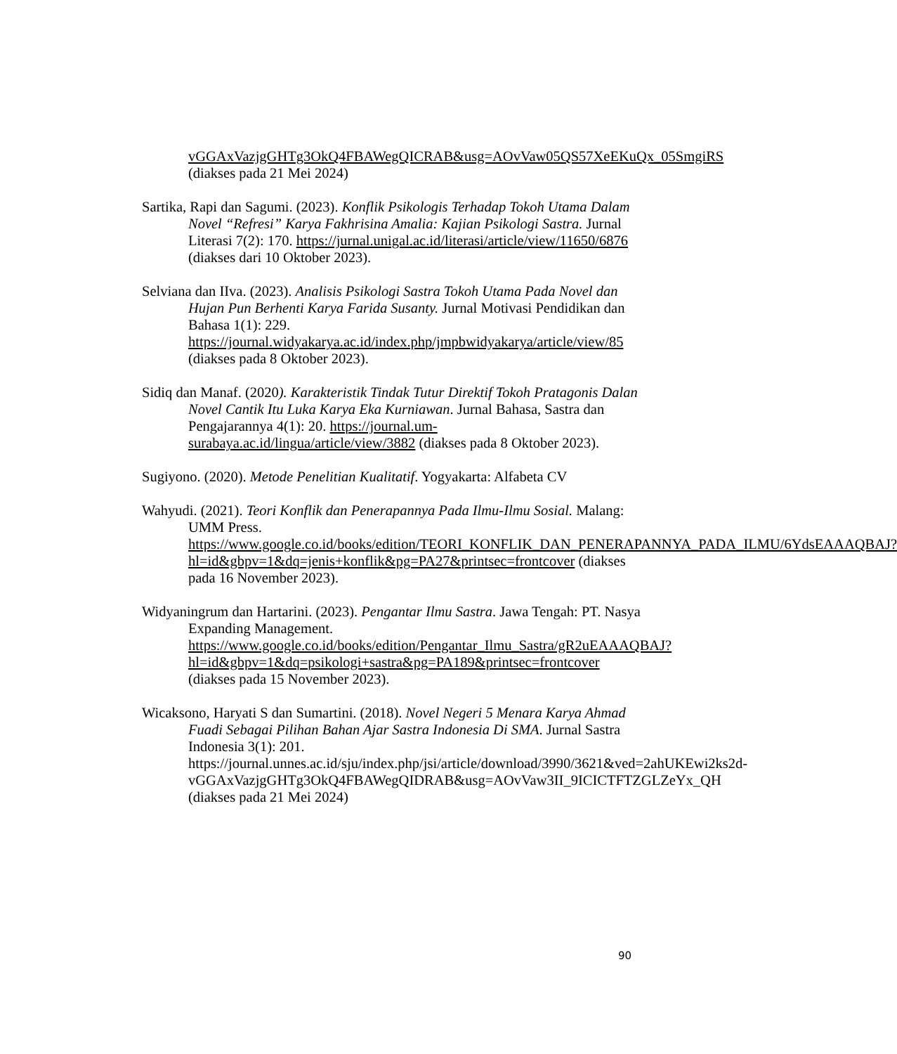vGGAxVazjgGHTg3OkQ4FBAWegQICRAB&usg=AOvVaw05QS57XeEKuQx_05SmgiRS (diakses pada 21 Mei 2024)
Sartika, Rapi dan Sagumi. (2023). Konflik Psikologis Terhadap Tokoh Utama Dalam Novel “Refresi” Karya Fakhrisina Amalia: Kajian Psikologi Sastra. Jurnal Literasi 7(2): 170. https://jurnal.unigal.ac.id/literasi/article/view/11650/6876 (diakses dari 10 Oktober 2023).
Selviana dan IIva. (2023). Analisis Psikologi Sastra Tokoh Utama Pada Novel dan Hujan Pun Berhenti Karya Farida Susanty. Jurnal Motivasi Pendidikan dan Bahasa 1(1): 229. https://journal.widyakarya.ac.id/index.php/jmpbwidyakarya/article/view/85 (diakses pada 8 Oktober 2023).
Sidiq dan Manaf. (2020). Karakteristik Tindak Tutur Direktif Tokoh Pratagonis Dalan Novel Cantik Itu Luka Karya Eka Kurniawan. Jurnal Bahasa, Sastra dan Pengajarannya 4(1): 20. https://journal.um-surabaya.ac.id/lingua/article/view/3882 (diakses pada 8 Oktober 2023).
Sugiyono. (2020). Metode Penelitian Kualitatif. Yogyakarta: Alfabeta CV
Wahyudi. (2021). Teori Konflik dan Penerapannya Pada Ilmu-Ilmu Sosial. Malang: UMM Press. https://www.google.co.id/books/edition/TEORI_KONFLIK_DAN_PENERAPANNYA_PADA_ILMU/6YdsEAAAQBAJ?hl=id&gbpv=1&dq=jenis+konflik&pg=PA27&printsec=frontcover (diakses pada 16 November 2023).
Widyaningrum dan Hartarini. (2023). Pengantar Ilmu Sastra. Jawa Tengah: PT. Nasya Expanding Management. https://www.google.co.id/books/edition/Pengantar_Ilmu_Sastra/gR2uEAAAQBAJ?hl=id&gbpv=1&dq=psikologi+sastra&pg=PA189&printsec=frontcover (diakses pada 15 November 2023).
Wicaksono, Haryati S dan Sumartini. (2018). Novel Negeri 5 Menara Karya Ahmad Fuadi Sebagai Pilihan Bahan Ajar Sastra Indonesia Di SMA. Jurnal Sastra Indonesia 3(1): 201. https://journal.unnes.ac.id/sju/index.php/jsi/article/download/3990/3621&ved=2ahUKEwi2ks2d-vGGAxVazjgGHTg3OkQ4FBAWegQIDRAB&usg=AOvVaw3II_9ICICTFTZGLZeYx_QH (diakses pada 21 Mei 2024)
90